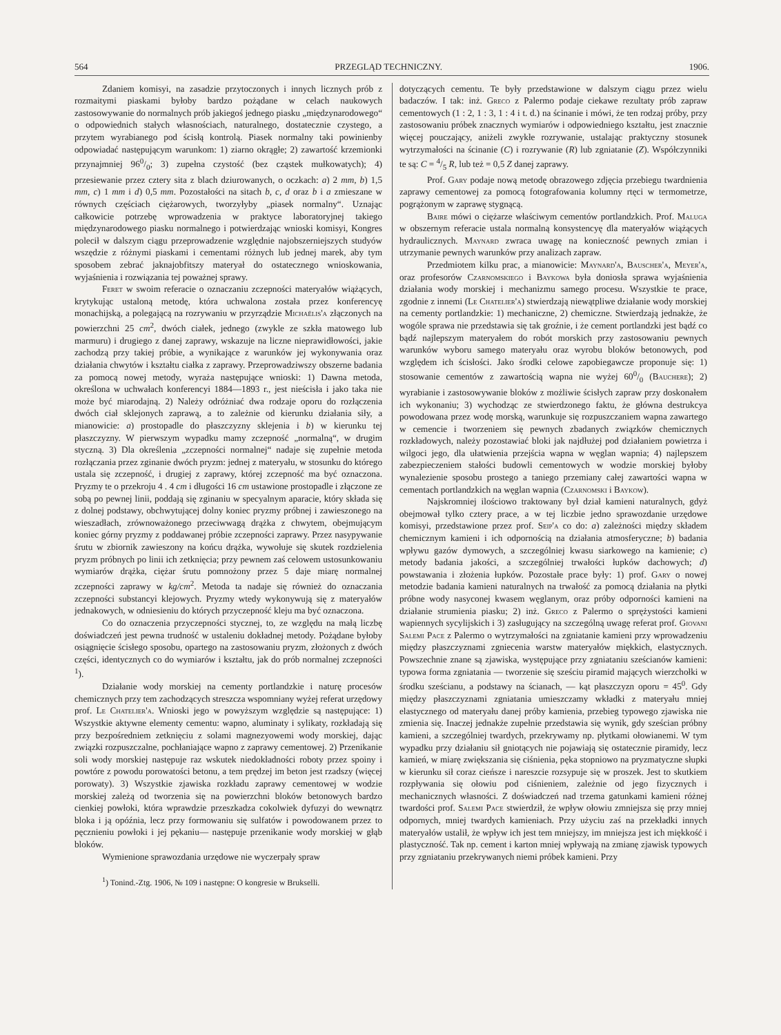564 PRZEGLĄD TECHNICZNY. 1906.
Zdaniem komisyi, na zasadzie przytoczonych i innych licznych prób z rozmaitymi piaskami byłoby bardzo pożądane w celach naukowych zastosowywanie do normalnych prób jakiegoś jednego piasku „międzynarodowego“ o odpowiednich stałych własnościach, naturalnego, dostatecznie czystego, a przytem wyrabianego pod ścisłą kontrolą. Piasek normalny taki powinienby odpowiadać następującym warunkom: 1) ziarno okrągłe; 2) zawartość krzemionki przynajmniej 960/0; 3) zupełna czystość (bez cząstek mułkowatych); 4) przesiewanie przez cztery sita z blach dziurowanych, o oczkach: a) 2 mm, b) 1,5 mm, c) 1 mm i d) 0,5 mm. Pozostałości na sitach b, c, d oraz b i a zmieszane w równych częściach ciężarowych, tworzyłyby „piasek normalny“. Uznając całkowicie potrzebę wprowadzenia w praktyce laboratoryjnej takiego międzynarodowego piasku normalnego i potwierdzając wnioski komisyi, Kongres polecił w dalszym ciągu przeprowadzenie względnie najobszerniejszych studyów wszędzie z różnymi piaskami i cementami różnych lub jednej marek, aby tym sposobem zebrać jaknajobfitszy materyał do ostatecznego wnioskowania, wyjaśnienia i rozwiązania tej poważnej sprawy.
Feret w swoim referacie o oznaczaniu zczepności materyałów wiążących, krytykując ustaloną metodę, która uchwalona została przez konferencyę monachijską, a polegającą na rozrywaniu w przyrządzie Michaëlis'a złączonych na powierzchni 25 cm<sup>2</sup>, dwóch ciałek, jednego (zwykle ze szkła matowego lub marmuru) i drugiego z danej zaprawy, wskazuje na liczne nieprawidłowości, jakie zachodzą przy takiej próbie, a wynikające z warunków jej wykonywania oraz działania chwytów i kształtu ciałka z zaprawy. Przeprowadziwszy obszerne badania za pomocą nowej metody, wyraża następujące wnioski: 1) Dawna metoda, określona w uchwałach konferencyi 1884—1893 r., jest nieścisła i jako taka nie może być miarodajną. 2) Należy odróżniać dwa rodzaje oporu do rozłączenia dwóch ciał sklejonych zaprawą, a to zależnie od kierunku działania siły, a mianowicie: a) prostopadle do płaszczyzny sklejenia i b) w kierunku tej płaszczyzny. W pierwszym wypadku mamy zczepność „normalną“, w drugim styczną. 3) Dla określenia „zczepności normalnej“ nadaje się zupełnie metoda rozłączania przez zginanie dwóch pryzm: jednej z materyału, w stosunku do którego ustala się zczepność, i drugiej z zaprawy, której zczepność ma być oznaczona. Pryzmy te o przekroju 4 . 4 cm i długości 16 cm ustawione prostopadle i złączone ze sobą po pewnej linii, poddają się zginaniu w specyalnym aparacie, który składa się z dolnej podstawy, obchwytującej dolny koniec pryzmy próbnej i zawieszonego na wieszadłach, zrównoważonego przeciwwagą drążka z chwytem, obejmującym koniec górny pryzmy z poddawanej próbie zczepności zaprawy. Przez nasypywanie śrutu w zbiornik zawieszony na końcu drążka, wywołuje się skutek rozdzielenia pryzm próbnych po linii ich zetknięcia; przy pewnem zaś celowem ustosunkowaniu wymiarów drążka, ciężar śrutu pomnożony przez 5 daje miarę normalnej zczepności zaprawy w kg/cm<sup>2</sup>. Metoda ta nadaje się również do oznaczania zczepności substancyi klejowych. Pryzmy wtedy wykonywują się z materyałów jednakowych, w odniesieniu do których przyczepność kleju ma być oznaczona.
Co do oznaczenia przyczepności stycznej, to, ze względu na małą liczbę doświadczeń jest pewna trudność w ustaleniu dokładnej metody. Pożądane byłoby osiągnięcie ścisłego sposobu, opartego na zastosowaniu pryzm, złożonych z dwóch części, identycznych co do wymiarów i kształtu, jak do prób normalnej zczepności <sup>1</sup>).
Działanie wody morskiej na cementy portlandzkie i naturę procesów chemicznych przy tem zachodzących streszcza wspomniany wyżej referat urzędowy prof. Le Chatelier'a. Wnioski jego w powyższym względzie są następujące: 1) Wszystkie aktywne elementy cementu: wapno, aluminaty i sylikaty, rozkładają się przy bezpośredniem zetknięciu z solami magnezyowemi wody morskiej, dając związki rozpuszczalne, pochłaniające wapno z zaprawy cementowej. 2) Przenikanie soli wody morskiej następuje raz wskutek niedokładności roboty przez spoiny i powtóre z powodu porowatości betonu, a tem prędzej im beton jest rzadszy (więcej porowaty). 3) Wszystkie zjawiska rozkładu zaprawy cementowej w wodzie morskiej zależą od tworzenia się na powierzchni bloków betonowych bardzo cienkiej powłoki, która wprawdzie przeszkadza cokolwiek dyfuzyi do wewnątrz bloka i ją opóźnia, lecz przy formowaniu się sulfatów i powodowanem przez to pęcznieniu powłoki i jej pękaniu— następuje przenikanie wody morskiej w głąb bloków.
Wymienione sprawozdania urzędowe nie wyczerpały spraw
<sup>1</sup>) Tonind.-Ztg. 1906, № 109 i następne: O kongresie w Brukselli.
dotyczących cementu. Te były przedstawione w dalszym ciągu przez wielu badaczów. I tak: inż. Greco z Palermo podaje ciekawe rezultaty prób zapraw cementowych (1 : 2, 1 : 3, 1 : 4 i t. d.) na ścinanie i mówi, że ten rodzaj próby, przy zastosowaniu próbek znacznych wymiarów i odpowiedniego kształtu, jest znacznie więcej pouczający, aniżeli zwykłe rozrywanie, ustalając praktyczny stosunek wytrzymałości na ścinanie (C) i rozrywanie (R) lub zgniatanie (Z). Współczynniki te są: C = 4/5 R, lub też = 0,5 Z danej zaprawy.
Prof. Gary podaje nową metodę obrazowego zdjęcia przebiegu twardnienia zaprawy cementowej za pomocą fotografowania kolumny rtęci w termometrze, pogrążonym w zaprawę stygnącą.
Baire mówi o ciężarze właściwym cementów portlandzkich. Prof. Maluga w obszernym referacie ustala normalną konsystencyę dla materyałów wiążących hydraulicznych. Maynard zwraca uwagę na konieczność pewnych zmian i utrzymanie pewnych warunków przy analizach zapraw.
Przedmiotem kilku prac, a mianowicie: Maynard'a, Bauscher'a, Meyer'a, oraz profesorów Czarnomskiego i Baykowa była doniosła sprawa wyjaśnienia działania wody morskiej i mechanizmu samego procesu. Wszystkie te prace, zgodnie z innemi (Le Chatelier'a) stwierdzają niewątpliwe działanie wody morskiej na cementy portlandzkie: 1) mechaniczne, 2) chemiczne. Stwierdzają jednakże, że wogóle sprawa nie przedstawia się tak groźnie, i że cement portlandzki jest bądź co bądź najlepszym materyałem do robót morskich przy zastosowaniu pewnych warunków wyboru samego materyału oraz wyrobu bloków betonowych, pod względem ich ścisłości. Jako środki celowe zapobiegawcze proponuje się: 1) stosowanie cementów z zawartością wapna nie wyżej 600/0 (Bauchere); 2) wyrabianie i zastosowywanie bloków z możliwie ścisłych zapraw przy doskonałem ich wykonaniu; 3) wychodząc ze stwierdzonego faktu, że główna destrukcya powodowana przez wodę morską, warunkuje się rozpuszczaniem wapna zawartego w cemencie i tworzeniem się pewnych zbadanych związków chemicznych rozkładowych, należy pozostawiać bloki jak najdłużej pod działaniem powietrza i wilgoci jego, dla ułatwienia przejścia wapna w węglan wapnia; 4) najlepszem zabezpieczeniem stałości budowli cementowych w wodzie morskiej byłoby wynalezienie sposobu prostego a taniego przemiany całej zawartości wapna w cementach portlandzkich na węglan wapnia (Czarnomski i Baykow).
Najskromniej ilościowo traktowany był dział kamieni naturalnych, gdyż obejmował tylko cztery prace, a w tej liczbie jedno sprawozdanie urzędowe komisyi, przedstawione przez prof. Seip'a co do: a) zależności między składem chemicznym kamieni i ich odpornością na działania atmosferyczne; b) badania wpływu gazów dymowych, a szczególniej kwasu siarkowego na kamienie; c) metody badania jakości, a szczególniej trwałości łupków dachowych; d) powstawania i złożenia łupków. Pozostałe prace były: 1) prof. Gary o nowej metodzie badania kamieni naturalnych na trwałość za pomocą działania na płytki próbne wody nasyconej kwasem węglanym, oraz próby odporności kamieni na działanie strumienia piasku; 2) inż. Greco z Palermo o sprężystości kamieni wapiennych sycylijskich i 3) zasługujący na szczególną uwagę referat prof. Giovani Salemi Pace z Palermo o wytrzymałości na zgniatanie kamieni przy wprowadzeniu między płaszczyznami zgniecenia warstw materyałów miękkich, elastycznych. Powszechnie znane są zjawiska, występujące przy zgniataniu sześcianów kamieni: typowa forma zgniatania — tworzenie się sześciu piramid mających wierzchołki w środku sześcianu, a podstawy na ścianach, — kąt płaszczyzn oporu = 45<sup>0</sup>. Gdy między płaszczyznami zgniatania umieszczamy wkładki z materyału mniej elastycznego od materyału danej próby kamienia, przebieg typowego zjawiska nie zmienia się. Inaczej jednakże zupełnie przedstawia się wynik, gdy sześcian próbny kamieni, a szczególniej twardych, przekrywamy np. płytkami ołowianemi. W tym wypadku przy działaniu sił gniotących nie pojawiają się ostatecznie piramidy, lecz kamień, w miarę zwiększania się ciśnienia, pęka stopniowo na pryzmatyczne słupki w kierunku sił coraz cieńsze i nareszcie rozsypuje się w proszek. Jest to skutkiem rozpływania się ołowiu pod ciśnieniem, zależnie od jego fizycznych i mechanicznych własności. Z doświadczeń nad trzema gatunkami kamieni różnej twardości prof. Salemi Pace stwierdził, że wpływ ołowiu zmniejsza się przy mniej odpornych, mniej twardych kamieniach. Przy użyciu zaś na przekładki innych materyałów ustalił, że wpływ ich jest tem mniejszy, im mniejsza jest ich miękkość i plastyczność. Tak np. cement i karton mniej wpływają na zmianę zjawisk typowych przy zgniataniu przekrywanych niemi próbek kamieni. Przy